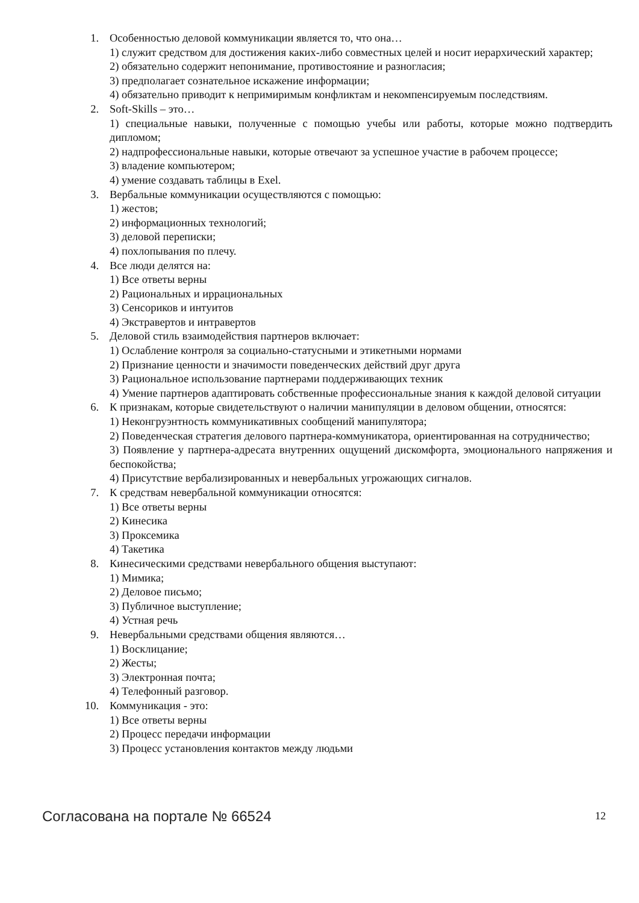1. Особенностью деловой коммуникации является то, что она…
1) служит средством для достижения каких-либо совместных целей и носит иерархический характер;
2) обязательно содержит непонимание, противостояние и разногласия;
3) предполагает сознательное искажение информации;
4) обязательно приводит к непримиримым конфликтам и некомпенсируемым последствиям.
2. Soft-Skills – это…
1) специальные навыки, полученные с помощью учебы или работы, которые можно подтвердить дипломом;
2) надпрофессиональные навыки, которые отвечают за успешное участие в рабочем процессе;
3) владение компьютером;
4) умение создавать таблицы в Exel.
3. Вербальные коммуникации осуществляются с помощью:
1) жестов;
2) информационных технологий;
3) деловой переписки;
4) похлопывания по плечу.
4. Все люди делятся на:
1) Все ответы верны
2) Рациональных и иррациональных
3) Сенсориков и интуитов
4) Экстравертов и интравертов
5. Деловой стиль взаимодействия партнеров включает:
1) Ослабление контроля за социально-статусными и этикетными нормами
2) Признание ценности и значимости поведенческих действий друг друга
3) Рациональное использование партнерами поддерживающих техник
4) Умение партнеров адаптировать собственные профессиональные знания к каждой деловой ситуации
6. К признакам, которые свидетельствуют о наличии манипуляции в деловом общении, относятся:
1) Неконгруэнтность коммуникативных сообщений манипулятора;
2) Поведенческая стратегия делового партнера-коммуникатора, ориентированная на сотрудничество;
3) Появление у партнера-адресата внутренних ощущений дискомфорта, эмоционального напряжения и беспокойства;
4) Присутствие вербализированных и невербальных угрожающих сигналов.
7. К средствам невербальной коммуникации относятся:
1) Все ответы верны
2) Кинесика
3) Проксемика
4) Такетика
8. Кинесическими средствами невербального общения выступают:
1) Мимика;
2) Деловое письмо;
3) Публичное выступление;
4) Устная речь
9. Невербальными средствами общения являются…
1) Восклицание;
2) Жесты;
3) Электронная почта;
4) Телефонный разговор.
10. Коммуникация - это:
1) Все ответы верны
2) Процесс передачи информации
3) Процесс установления контактов между людьми
Согласована на портале № 66524 12